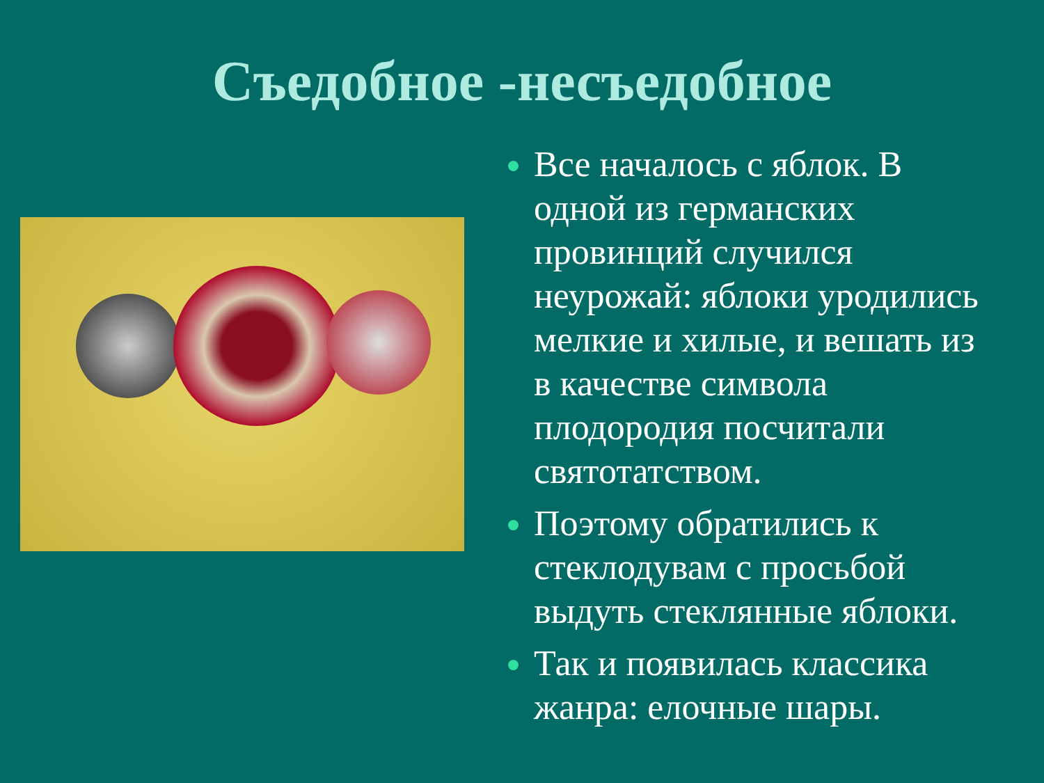Съедобное -несъедобное
Все началось с яблок. В одной из германских провинций случился неурожай: яблоки уродились мелкие и хилые, и вешать из в качестве символа плодородия посчитали святотатством.
Поэтому обратились к стеклодувам с просьбой выдуть стеклянные яблоки.
Так и появилась классика жанра: елочные шары.